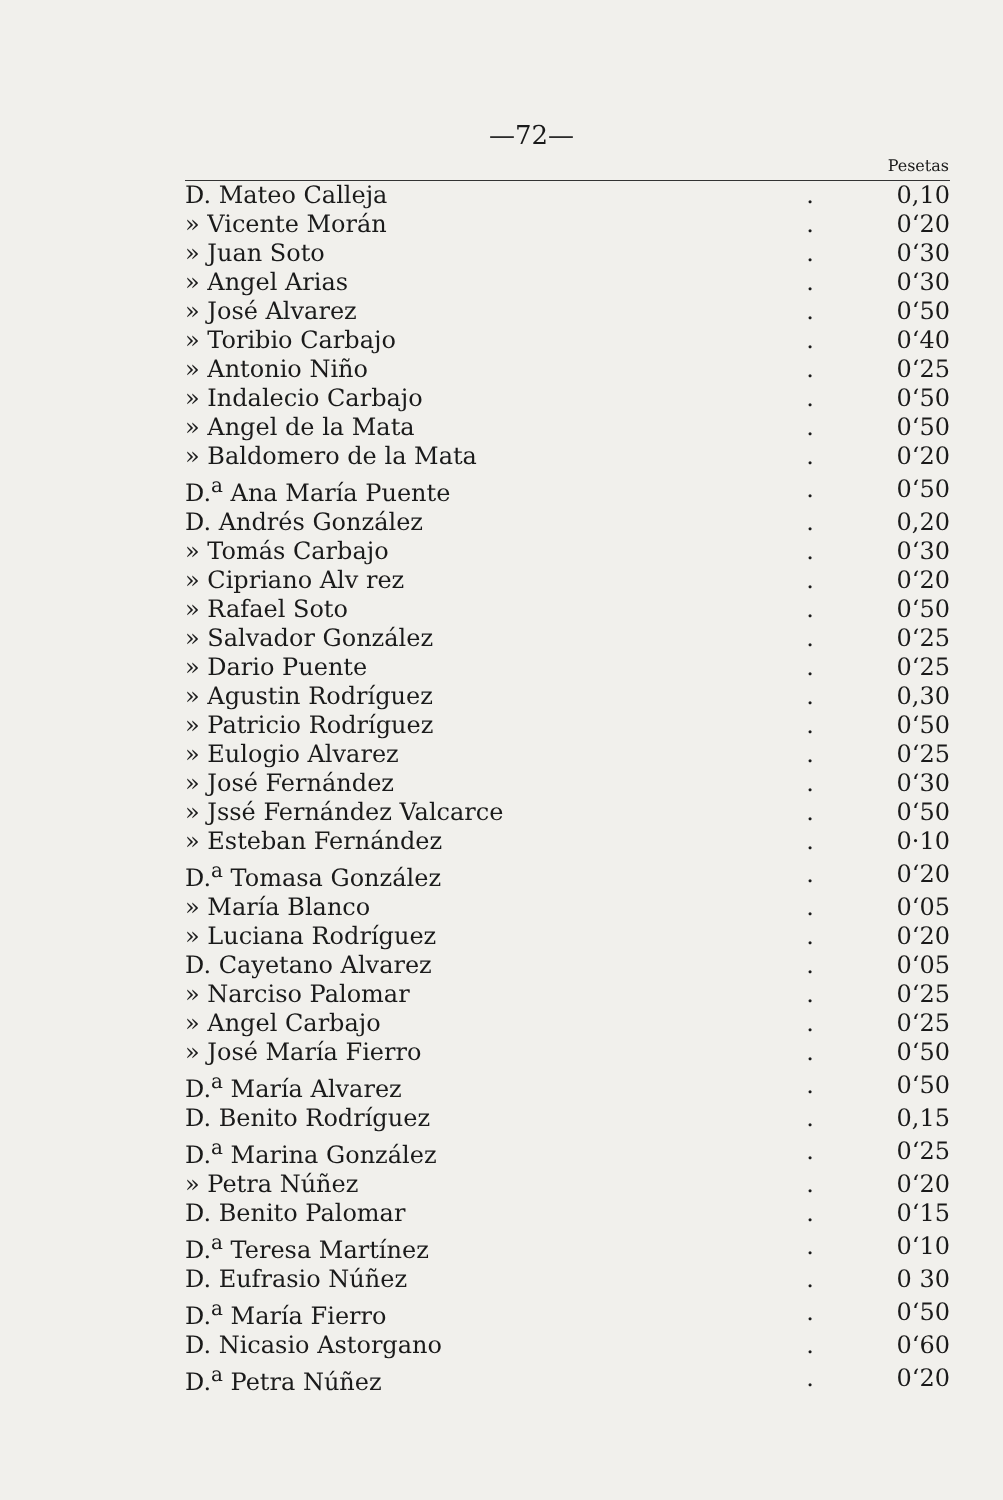—72—
| | | Pesetas |
| --- | --- | --- |
| D. Mateo Calleja | . | 0,10 |
| » Vicente Morán | . | 0‘20 |
| » Juan Soto | . | 0‘30 |
| » Angel Arias | . | 0‘30 |
| » José Alvarez | . | 0‘50 |
| » Toribio Carbajo | . | 0‘40 |
| » Antonio Niño | . | 0‘25 |
| » Indalecio Carbajo | . | 0‘50 |
| » Angel de la Mata | . | 0‘50 |
| » Baldomero de la Mata | . | 0‘20 |
| D.<sup>a</sup> Ana María Puente | . | 0‘50 |
| D. Andrés González | . | 0,20 |
| » Tomás Carbajo | . | 0‘30 |
| » Cipriano Alv rez | . | 0‘20 |
| » Rafael Soto | . | 0‘50 |
| » Salvador González | . | 0‘25 |
| » Dario Puente | . | 0‘25 |
| » Agustin Rodríguez | . | 0,30 |
| » Patricio Rodríguez | . | 0‘50 |
| » Eulogio Alvarez | . | 0‘25 |
| » José Fernández | . | 0‘30 |
| » Jssé Fernández Valcarce | . | 0‘50 |
| » Esteban Fernández | . | 0·10 |
| D.<sup>a</sup> Tomasa González | . | 0‘20 |
| » María Blanco | . | 0‘05 |
| » Luciana Rodríguez | . | 0‘20 |
| D. Cayetano Alvarez | . | 0‘05 |
| » Narciso Palomar | . | 0‘25 |
| » Angel Carbajo | . | 0‘25 |
| » José María Fierro | . | 0‘50 |
| D.<sup>a</sup> María Alvarez | . | 0‘50 |
| D. Benito Rodríguez | . | 0,15 |
| D.<sup>a</sup> Marina González | . | 0‘25 |
| » Petra Núñez | . | 0‘20 |
| D. Benito Palomar | . | 0‘15 |
| D.<sup>a</sup> Teresa Martínez | . | 0‘10 |
| D. Eufrasio Núñez | . | 0 30 |
| D.<sup>a</sup> María Fierro | . | 0‘50 |
| D. Nicasio Astorgano | . | 0‘60 |
| D.<sup>a</sup> Petra Núñez | . | 0‘20 |